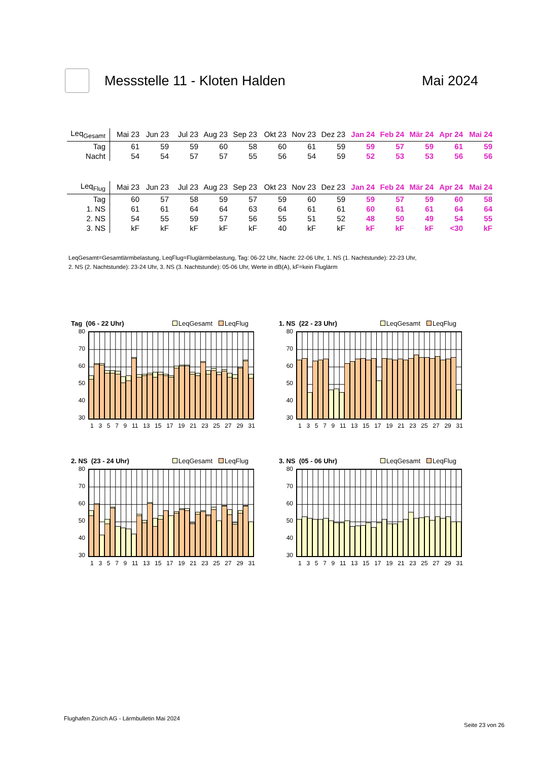Messstelle 11 - Kloten Halden Mai 2024
| Leq<sub>Gesamt</sub> | Mai 23 | Jun 23 | Jul 23 | Aug 23 | Sep 23 | Okt 23 | Nov 23 | Dez 23 | Jan 24 | Feb 24 | Mär 24 | Apr 24 | Mai 24 |
| --- | --- | --- | --- | --- | --- | --- | --- | --- | --- | --- | --- | --- | --- |
| Tag | 61 | 59 | 59 | 60 | 58 | 60 | 61 | 59 | 59 | 57 | 59 | 61 | 59 |
| Nacht | 54 | 54 | 57 | 57 | 55 | 56 | 54 | 59 | 52 | 53 | 53 | 56 | 56 |
| Leq<sub>Flug</sub> | Mai 23 | Jun 23 | Jul 23 | Aug 23 | Sep 23 | Okt 23 | Nov 23 | Dez 23 | Jan 24 | Feb 24 | Mär 24 | Apr 24 | Mai 24 |
| --- | --- | --- | --- | --- | --- | --- | --- | --- | --- | --- | --- | --- | --- |
| Tag | 60 | 57 | 58 | 59 | 57 | 59 | 60 | 59 | 59 | 57 | 59 | 60 | 58 |
| 1. NS | 61 | 61 | 64 | 64 | 63 | 64 | 61 | 61 | 60 | 61 | 61 | 64 | 64 |
| 2. NS | 54 | 55 | 59 | 57 | 56 | 55 | 51 | 52 | 48 | 50 | 49 | 54 | 55 |
| 3. NS | kF | kF | kF | kF | kF | 40 | kF | kF | kF | kF | kF | <30 | kF |
LeqGesamt=Gesamtlärmbelastung, LeqFlug=Fluglärmbelastung, Tag: 06-22 Uhr, Nacht: 22-06 Uhr, 1. NS (1. Nachtstunde): 22-23 Uhr,
2. NS (2. Nachtstunde): 23-24 Uhr, 3. NS (3. Nachtstunde): 05-06 Uhr, Werte in dB(A), kF=kein Fluglärm
Tag (06 - 22 Uhr) LeqGesamt LeqFlug
80
70
60
50
40
30
1 3 5 7 9 11 13 15 17 19 21 23 25 27 29 31
1. NS (22 - 23 Uhr) LeqGesamt LeqFlug
80
70
60
50
40
30
1 3 5 7 9 11 13 15 17 19 21 23 25 27 29 31
2. NS (23 - 24 Uhr) LeqGesamt LeqFlug
80
70
60
50
40
30
1 3 5 7 9 11 13 15 17 19 21 23 25 27 29 31
3. NS (05 - 06 Uhr) LeqGesamt LeqFlug
80
70
60
50
40
30
1 3 5 7 9 11 13 15 17 19 21 23 25 27 29 31
Flughafen Zürich AG - Lärmbulletin Mai 2024
Seite 23 von 26